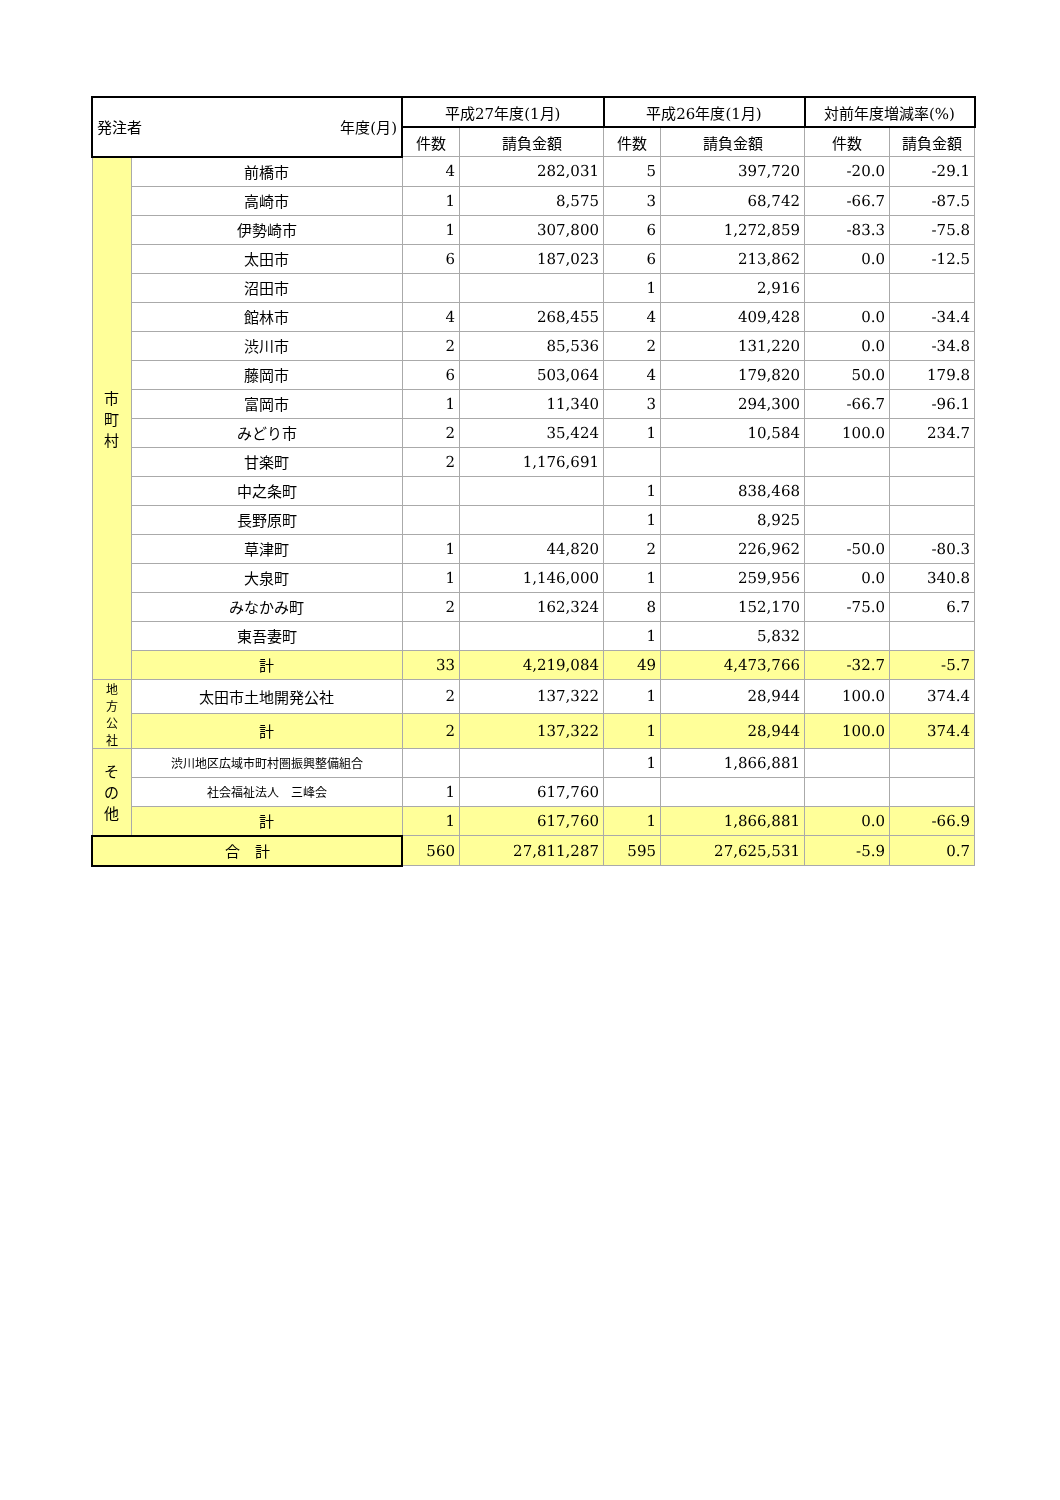| 発注者 年度(月) | | 平成27年度(1月) | | 平成26年度(1月) | | 対前年度増減率(%) | |
| --- | --- | --- | --- | --- | --- | --- | --- |
| | | 件数 | 請負金額 | 件数 | 請負金額 | 件数 | 請負金額 |
| 市 町 村 | 前橋市 | 4 | 282,031 | 5 | 397,720 | -20.0 | -29.1 |
| | 高崎市 | 1 | 8,575 | 3 | 68,742 | -66.7 | -87.5 |
| | 伊勢崎市 | 1 | 307,800 | 6 | 1,272,859 | -83.3 | -75.8 |
| | 太田市 | 6 | 187,023 | 6 | 213,862 | 0.0 | -12.5 |
| | 沼田市 | | | 1 | 2,916 | | |
| | 館林市 | 4 | 268,455 | 4 | 409,428 | 0.0 | -34.4 |
| | 渋川市 | 2 | 85,536 | 2 | 131,220 | 0.0 | -34.8 |
| | 藤岡市 | 6 | 503,064 | 4 | 179,820 | 50.0 | 179.8 |
| | 富岡市 | 1 | 11,340 | 3 | 294,300 | -66.7 | -96.1 |
| | みどり市 | 2 | 35,424 | 1 | 10,584 | 100.0 | 234.7 |
| | 甘楽町 | 2 | 1,176,691 | | | | |
| | 中之条町 | | | 1 | 838,468 | | |
| | 長野原町 | | | 1 | 8,925 | | |
| | 草津町 | 1 | 44,820 | 2 | 226,962 | -50.0 | -80.3 |
| | 大泉町 | 1 | 1,146,000 | 1 | 259,956 | 0.0 | 340.8 |
| | みなかみ町 | 2 | 162,324 | 8 | 152,170 | -75.0 | 6.7 |
| | 東吾妻町 | | | 1 | 5,832 | | |
| | 計 | 33 | 4,219,084 | 49 | 4,473,766 | -32.7 | -5.7 |
| 地 方 公 社 | 太田市土地開発公社 | 2 | 137,322 | 1 | 28,944 | 100.0 | 374.4 |
| | 計 | 2 | 137,322 | 1 | 28,944 | 100.0 | 374.4 |
| そ の 他 | 渋川地区広域市町村圏振興整備組合 | | | 1 | 1,866,881 | | |
| | 社会福祉法人 三峰会 | 1 | 617,760 | | | | |
| | 計 | 1 | 617,760 | 1 | 1,866,881 | 0.0 | -66.9 |
| 合 計 | | 560 | 27,811,287 | 595 | 27,625,531 | -5.9 | 0.7 |